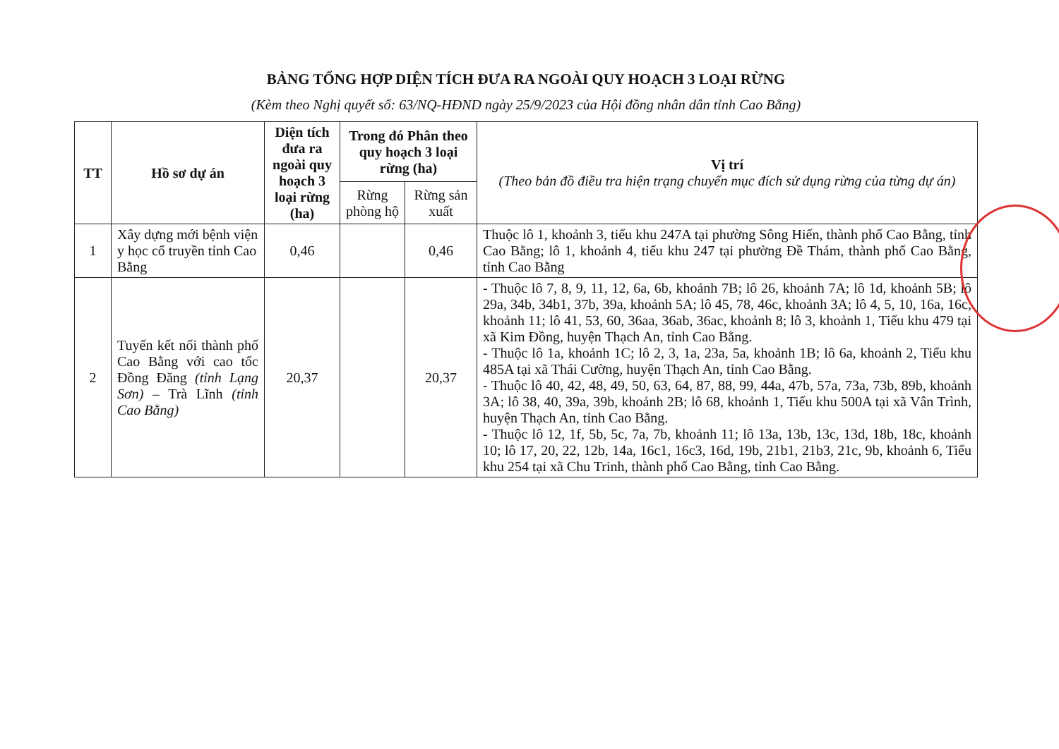BẢNG TỔNG HỢP DIỆN TÍCH ĐƯA RA NGOÀI QUY HOẠCH 3 LOẠI RỪNG
(Kèm theo Nghị quyết số: 63/NQ-HĐND ngày 25/9/2023 của Hội đồng nhân dân tỉnh Cao Bằng)
| TT | Hồ sơ dự án | Diện tích đưa ra ngoài quy hoạch 3 loại rừng (ha) | Trong đó Phân theo quy hoạch 3 loại rừng (ha) | | Vị trí (Theo bản đồ điều tra hiện trạng chuyển mục đích sử dụng rừng của từng dự án) |
| --- | --- | --- | --- | --- | --- |
| | | | Rừng phòng hộ | Rừng sản xuất | |
| 1 | Xây dựng mới bệnh viện y học cổ truyền tỉnh Cao Bằng | 0,46 | | 0,46 | Thuộc lô 1, khoảnh 3, tiểu khu 247A tại phường Sông Hiến, thành phố Cao Bằng, tỉnh Cao Bằng; lô 1, khoảnh 4, tiểu khu 247 tại phường Đề Thám, thành phố Cao Bằng, tỉnh Cao Bằng |
| 2 | Tuyến kết nối thành phố Cao Bằng với cao tốc Đồng Đăng (tỉnh Lạng Sơn) – Trà Lĩnh (tỉnh Cao Bằng) | 20,37 | | 20,37 | - Thuộc lô 7, 8, 9, 11, 12, 6a, 6b, khoảnh 7B; lô 26, khoảnh 7A; lô 1d, khoảnh 5B; lô 29a, 34b, 34b1, 37b, 39a, khoảnh 5A; lô 45, 78, 46c, khoảnh 3A; lô 4, 5, 10, 16a, 16c, khoảnh 11; lô 41, 53, 60, 36aa, 36ab, 36ac, khoảnh 8; lô 3, khoảnh 1, Tiểu khu 479 tại xã Kim Đồng, huyện Thạch An, tỉnh Cao Bằng. - Thuộc lô 1a, khoảnh 1C; lô 2, 3, 1a, 23a, 5a, khoảnh 1B; lô 6a, khoảnh 2, Tiểu khu 485A tại xã Thái Cường, huyện Thạch An, tỉnh Cao Bằng. - Thuộc lô 40, 42, 48, 49, 50, 63, 64, 87, 88, 99, 44a, 47b, 57a, 73a, 73b, 89b, khoảnh 3A; lô 38, 40, 39a, 39b, khoảnh 2B; lô 68, khoảnh 1, Tiểu khu 500A tại xã Vân Trình, huyện Thạch An, tỉnh Cao Bằng. - Thuộc lô 12, 1f, 5b, 5c, 7a, 7b, khoảnh 11; lô 13a, 13b, 13c, 13d, 18b, 18c, khoảnh 10; lô 17, 20, 22, 12b, 14a, 16c1, 16c3, 16d, 19b, 21b1, 21b3, 21c, 9b, khoảnh 6, Tiểu khu 254 tại xã Chu Trinh, thành phố Cao Bằng, tỉnh Cao Bằng. |